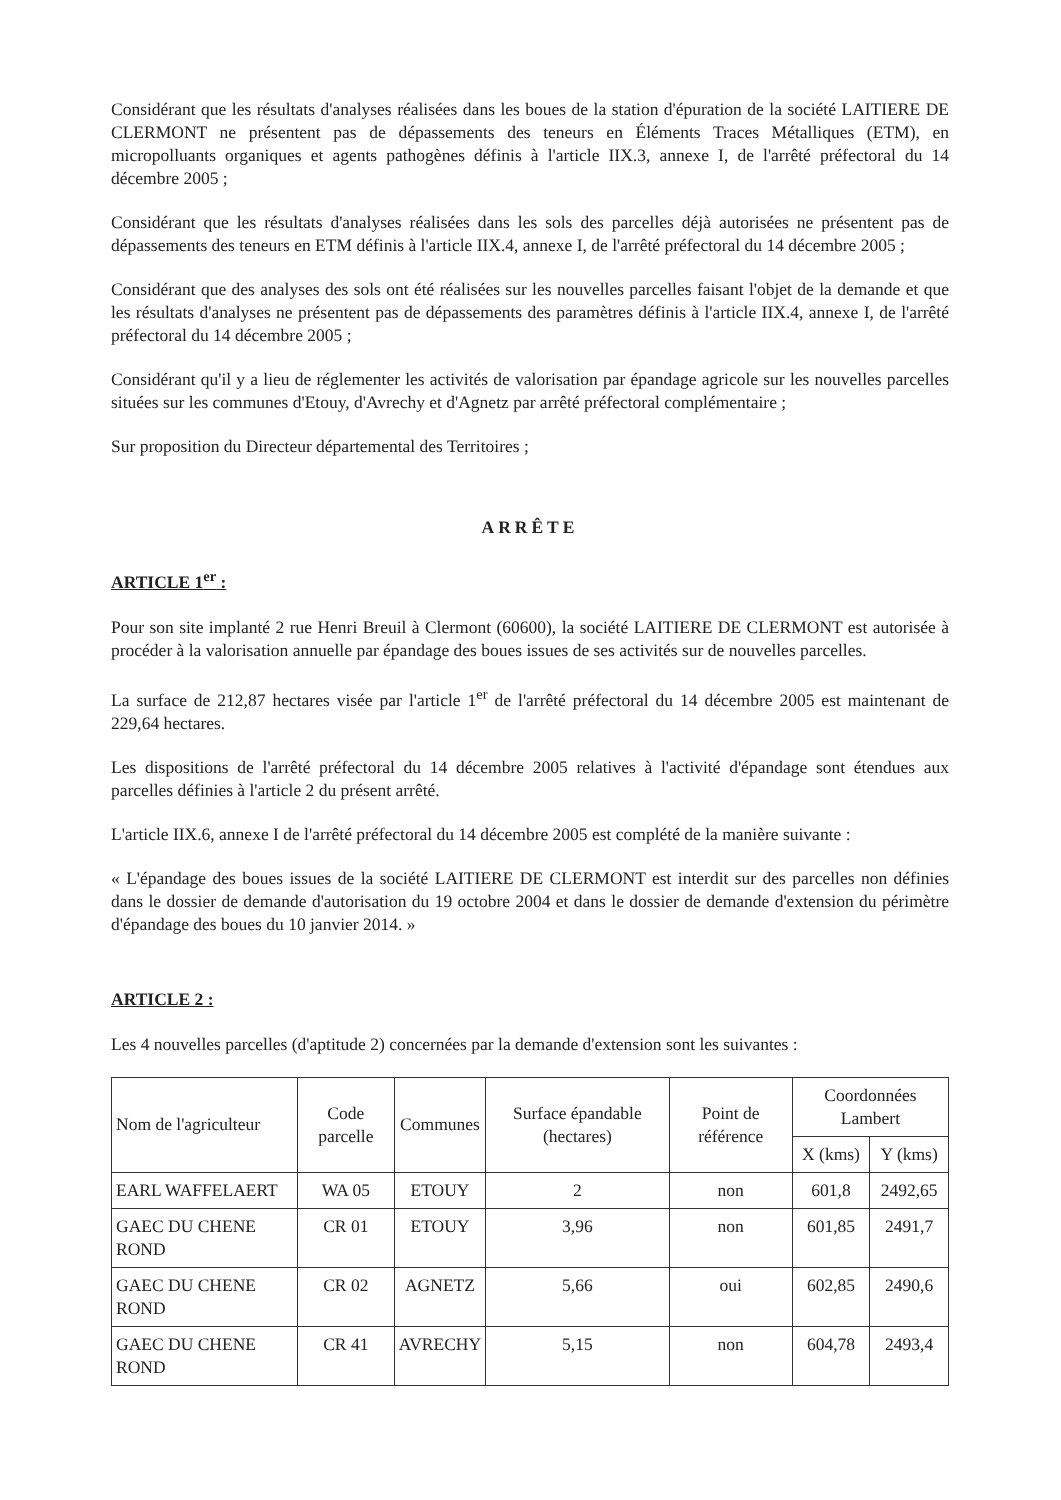Considérant que les résultats d'analyses réalisées dans les boues de la station d'épuration de la société LAITIERE DE CLERMONT ne présentent pas de dépassements des teneurs en Éléments Traces Métalliques (ETM), en micropolluants organiques et agents pathogènes définis à l'article IIX.3, annexe I, de l'arrêté préfectoral du 14 décembre 2005 ;
Considérant que les résultats d'analyses réalisées dans les sols des parcelles déjà autorisées ne présentent pas de dépassements des teneurs en ETM définis à l'article IIX.4, annexe I, de l'arrêté préfectoral du 14 décembre 2005 ;
Considérant que des analyses des sols ont été réalisées sur les nouvelles parcelles faisant l'objet de la demande et que les résultats d'analyses ne présentent pas de dépassements des paramètres définis à l'article IIX.4, annexe I, de l'arrêté préfectoral du 14 décembre 2005 ;
Considérant qu'il y a lieu de réglementer les activités de valorisation par épandage agricole sur les nouvelles parcelles situées sur les communes d'Etouy, d'Avrechy et d'Agnetz par arrêté préfectoral complémentaire ;
Sur proposition du Directeur départemental des Territoires ;
ARRÊTE
ARTICLE 1<sup>er</sup> :
Pour son site implanté 2 rue Henri Breuil à Clermont (60600), la société LAITIERE DE CLERMONT est autorisée à procéder à la valorisation annuelle par épandage des boues issues de ses activités sur de nouvelles parcelles.
La surface de 212,87 hectares visée par l'article 1<sup>er</sup> de l'arrêté préfectoral du 14 décembre 2005 est maintenant de 229,64 hectares.
Les dispositions de l'arrêté préfectoral du 14 décembre 2005 relatives à l'activité d'épandage sont étendues aux parcelles définies à l'article 2 du présent arrêté.
L'article IIX.6, annexe I de l'arrêté préfectoral du 14 décembre 2005 est complété de la manière suivante :
« L'épandage des boues issues de la société LAITIERE DE CLERMONT est interdit sur des parcelles non définies dans le dossier de demande d'autorisation du 19 octobre 2004 et dans le dossier de demande d'extension du périmètre d'épandage des boues du 10 janvier 2014. »
ARTICLE 2 :
Les 4 nouvelles parcelles (d'aptitude 2) concernées par la demande d'extension sont les suivantes :
| Nom de l'agriculteur | Code parcelle | Communes | Surface épandable (hectares) | Point de référence | Coordonnées Lambert | |
| --- | --- | --- | --- | --- | --- | --- |
| | | | | | X (kms) | Y (kms) |
| EARL WAFFELAERT | WA 05 | ETOUY | 2 | non | 601,8 | 2492,65 |
| GAEC DU CHENE ROND | CR 01 | ETOUY | 3,96 | non | 601,85 | 2491,7 |
| GAEC DU CHENE ROND | CR 02 | AGNETZ | 5,66 | oui | 602,85 | 2490,6 |
| GAEC DU CHENE ROND | CR 41 | AVRECHY | 5,15 | non | 604,78 | 2493,4 |